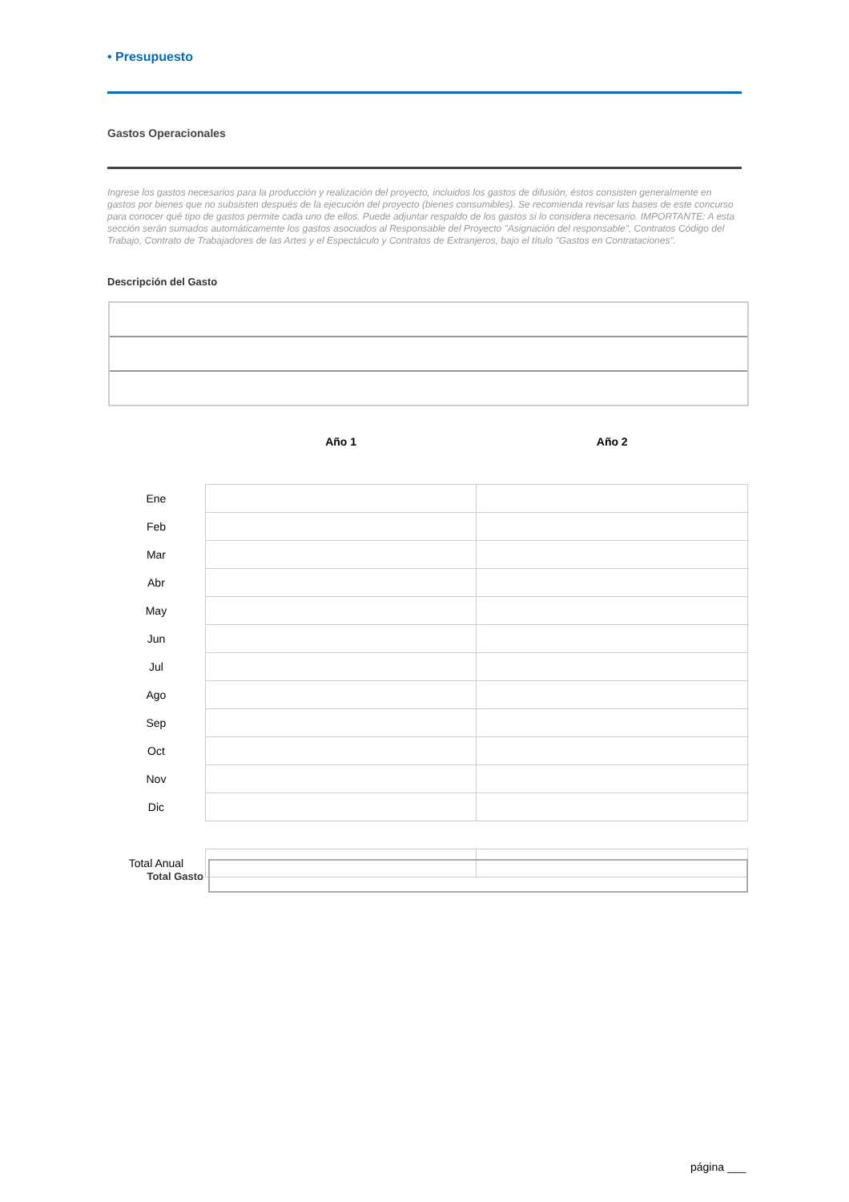• Presupuesto
Gastos Operacionales
Ingrese los gastos necesarios para la producción y realización del proyecto, incluidos los gastos de difusión, éstos consisten generalmente en gastos por bienes que no subsisten después de la ejecución del proyecto (bienes consumibles). Se recomienda revisar las bases de este concurso para conocer qué tipo de gastos permite cada uno de ellos. Puede adjuntar respaldo de los gastos si lo considera necesario. IMPORTANTE: A esta sección serán sumados automáticamente los gastos asociados al Responsable del Proyecto "Asignación del responsable", Contratos Código del Trabajo, Contrato de Trabajadores de las Artes y el Espectáculo y Contratos de Extranjeros, bajo el título "Gastos en Contrataciones".
Descripción del Gasto
| | Año 1 | Año 2 |
| --- | --- | --- |
| Ene | | |
| Feb | | |
| Mar | | |
| Abr | | |
| May | | |
| Jun | | |
| Jul | | |
| Ago | | |
| Sep | | |
| Oct | | |
| Nov | | |
| Dic | | |
| Total Anual | | |
Total Gasto
página ___